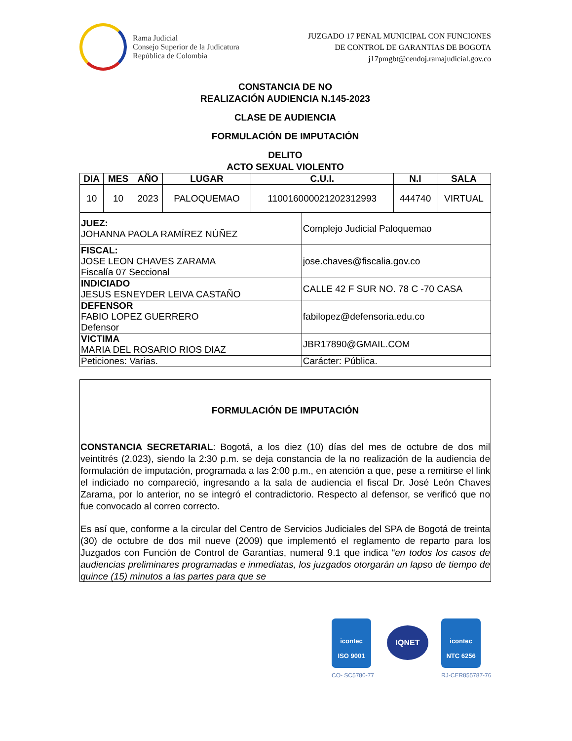Rama Judicial
Consejo Superior de la Judicatura
República de Colombia
JUZGADO 17 PENAL MUNICIPAL CON FUNCIONES
DE CONTROL DE GARANTIAS DE BOGOTA
j17pmgbt@cendoj.ramajudicial.gov.co
CONSTANCIA DE NO
REALIZACIÓN AUDIENCIA N.145-2023
CLASE DE AUDIENCIA
FORMULACIÓN DE IMPUTACIÓN
DELITO
ACTO SEXUAL VIOLENTO
| DIA | MES | AÑO | LUGAR | C.U.I. | N.I | SALA |
| --- | --- | --- | --- | --- | --- | --- |
| 10 | 10 | 2023 | PALOQUEMAO | 110016000021202312993 | 444740 | VIRTUAL |
| JUEZ: JOHANNA PAOLA RAMÍREZ NÚÑEZ | Complejo Judicial Paloquemao |
| FISCAL: JOSE LEON CHAVES ZARAMA Fiscalía 07 Seccional | jose.chaves@fiscalia.gov.co |
| INDICIADO JESUS ESNEYDER LEIVA CASTAÑO | CALLE 42 F SUR NO. 78 C -70 CASA |
| DEFENSOR FABIO LOPEZ GUERRERO Defensor | fabilopez@defensoria.edu.co |
| VICTIMA MARIA DEL ROSARIO RIOS DIAZ | JBR17890@GMAIL.COM |
| Peticiones: Varias. | Carácter: Pública. |
FORMULACIÓN DE IMPUTACIÓN
CONSTANCIA SECRETARIAL: Bogotá, a los diez (10) días del mes de octubre de dos mil veintitrés (2.023), siendo la 2:30 p.m. se deja constancia de la no realización de la audiencia de formulación de imputación, programada a las 2:00 p.m., en atención a que, pese a remitirse el link el indiciado no compareció, ingresando a la sala de audiencia el fiscal Dr. José León Chaves Zarama, por lo anterior, no se integró el contradictorio. Respecto al defensor, se verificó que no fue convocado al correo correcto.
Es así que, conforme a la circular del Centro de Servicios Judiciales del SPA de Bogotá de treinta (30) de octubre de dos mil nueve (2009) que implementó el reglamento de reparto para los Juzgados con Función de Control de Garantías, numeral 9.1 que indica “en todos los casos de audiencias preliminares programadas e inmediatas, los juzgados otorgarán un lapso de tiempo de quince (15) minutos a las partes para que se
icontec
ISO 9001
CO- SC5780-77
IQNET
icontec
NTC 6256
RJ-CER855787-76